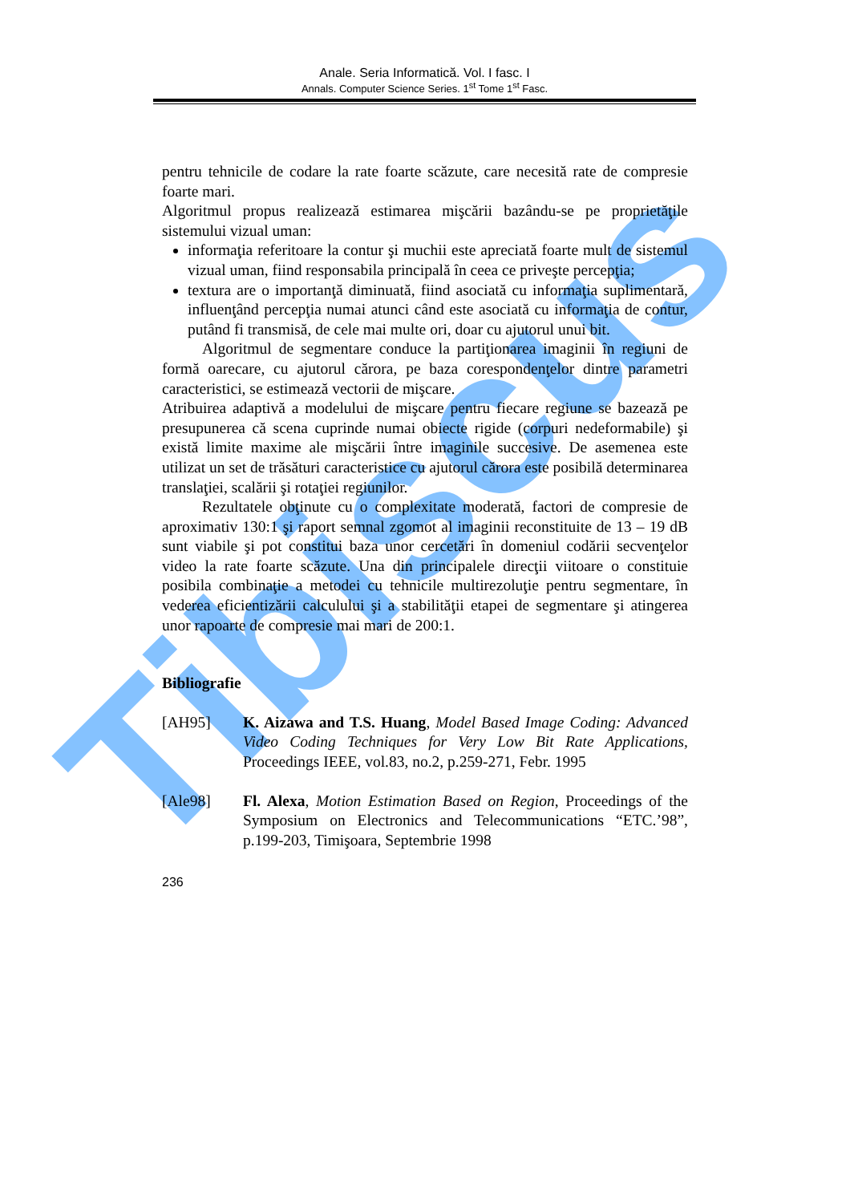Tibiscus
Anale. Seria Informatică. Vol. I fasc. I
Annals. Computer Science Series. 1<sup>st</sup> Tome 1<sup>st</sup> Fasc.
pentru tehnicile de codare la rate foarte scăzute, care necesită rate de compresie foarte mari.
Algoritmul propus realizează estimarea mişcării bazându-se pe proprietăţile sistemului vizual uman:
informaţia referitoare la contur şi muchii este apreciată foarte mult de sistemul vizual uman, fiind responsabila principală în ceea ce priveşte percepţia;
textura are o importanţă diminuată, fiind asociată cu informaţia suplimentară, influenţând percepţia numai atunci când este asociată cu informaţia de contur, putând fi transmisă, de cele mai multe ori, doar cu ajutorul unui bit.
Algoritmul de segmentare conduce la partiţionarea imaginii în regiuni de formă oarecare, cu ajutorul cărora, pe baza corespondenţelor dintre parametri caracteristici, se estimează vectorii de mişcare.
Atribuirea adaptivă a modelului de mişcare pentru fiecare regiune se bazează pe presupunerea că scena cuprinde numai obiecte rigide (corpuri nedeformabile) şi există limite maxime ale mişcării între imaginile succesive. De asemenea este utilizat un set de trăsături caracteristice cu ajutorul cărora este posibilă determinarea translaţiei, scalării şi rotaţiei regiunilor.
Rezultatele obţinute cu o complexitate moderată, factori de compresie de aproximativ 130:1 şi raport semnal zgomot al imaginii reconstituite de 13 – 19 dB sunt viabile şi pot constitui baza unor cercetări în domeniul codării secvenţelor video la rate foarte scăzute. Una din principalele direcţii viitoare o constituie posibila combinaţie a metodei cu tehnicile multirezoluţie pentru segmentare, în vederea eficientizării calculului şi a stabilităţii etapei de segmentare şi atingerea unor rapoarte de compresie mai mari de 200:1.
Bibliografie
[AH95] K. Aizawa and T.S. Huang, Model Based Image Coding: Advanced Video Coding Techniques for Very Low Bit Rate Applications, Proceedings IEEE, vol.83, no.2, p.259-271, Febr. 1995
[Ale98] Fl. Alexa, Motion Estimation Based on Region, Proceedings of the Symposium on Electronics and Telecommunications “ETC.’98”, p.199-203, Timişoara, Septembrie 1998
236